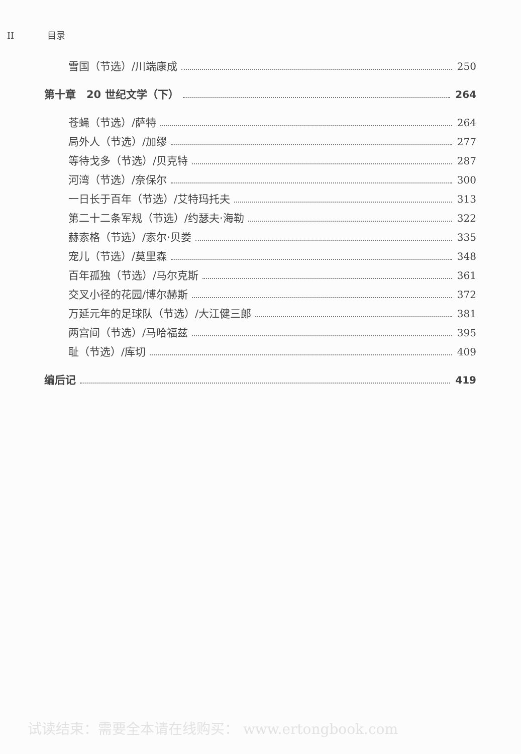II 目录
雪国（节选）/川端康成 250
第十章　20 世纪文学（下） 264
苍蝇（节选）/萨特 264
局外人（节选）/加缪 277
等待戈多（节选）/贝克特 287
河湾（节选）/奈保尔 300
一日长于百年（节选）/艾特玛托夫 313
第二十二条军规（节选）/约瑟夫·海勒 322
赫索格（节选）/索尔·贝娄 335
宠儿（节选）/莫里森 348
百年孤独（节选）/马尔克斯 361
交叉小径的花园/博尔赫斯 372
万延元年的足球队（节选）/大江健三郎 381
两宫间（节选）/马哈福兹 395
耻（节选）/库切 409
编后记 419
试读结束：需要全本请在线购买： www.ertongbook.com